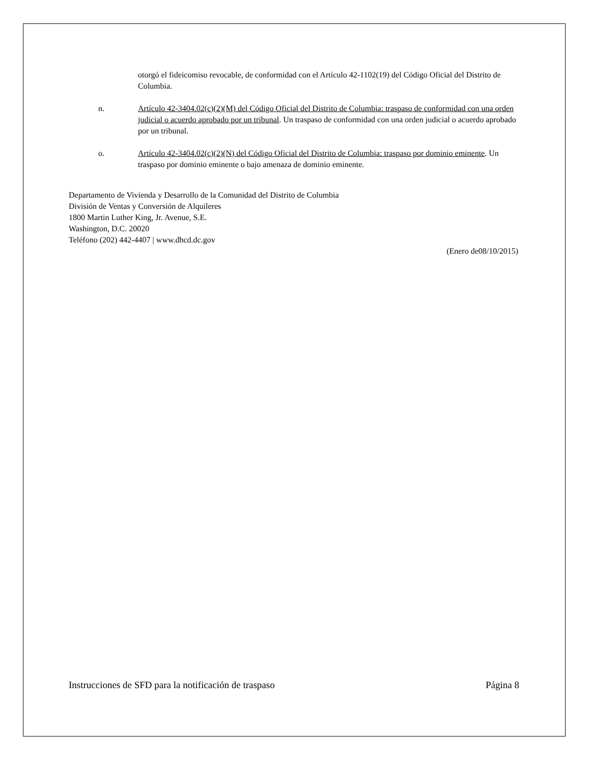otorgó el fideicomiso revocable, de conformidad con el Artículo 42-1102(19) del Código Oficial del Distrito de Columbia.
n. Artículo 42-3404.02(c)(2)(M) del Código Oficial del Distrito de Columbia: traspaso de conformidad con una orden judicial o acuerdo aprobado por un tribunal. Un traspaso de conformidad con una orden judicial o acuerdo aprobado por un tribunal.
o. Artículo 42-3404.02(c)(2)(N) del Código Oficial del Distrito de Columbia: traspaso por dominio eminente. Un traspaso por dominio eminente o bajo amenaza de dominio eminente.
Departamento de Vivienda y Desarrollo de la Comunidad del Distrito de Columbia
División de Ventas y Conversión de Alquileres
1800 Martin Luther King, Jr. Avenue, S.E.
Washington, D.C. 20020
Teléfono (202) 442-4407 | www.dhcd.dc.gov
(Enero de08/10/2015)
Instrucciones de SFD para la notificación de traspaso Página 8